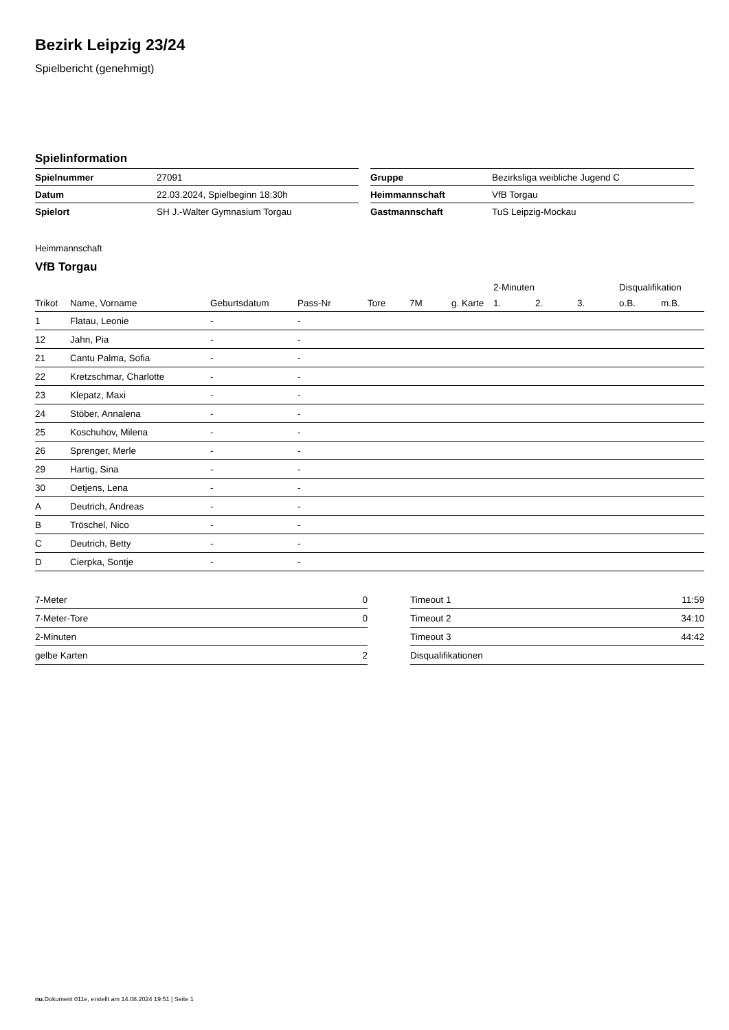Bezirk Leipzig 23/24
Spielbericht (genehmigt)
Spielinformation
| Spielnummer | 27091 |
| Datum | 22.03.2024, Spielbeginn 18:30h |
| Spielort | SH J.-Walter Gymnasium Torgau |
| Gruppe | Bezirksliga weibliche Jugend C |
| Heimmannschaft | VfB Torgau |
| Gastmannschaft | TuS Leipzig-Mockau |
Heimmannschaft
VfB Torgau
| | | | | | | | 2-Minuten | | | Disqualifikation | |
| --- | --- | --- | --- | --- | --- | --- | --- | --- | --- | --- | --- |
| Trikot | Name, Vorname | Geburtsdatum | Pass-Nr | Tore | 7M | g. Karte | 1. | 2. | 3. | o.B. | m.B. |
| 1 | Flatau, Leonie | - | - | | | | | | | | |
| 12 | Jahn, Pia | - | - | | | | | | | | |
| 21 | Cantu Palma, Sofia | - | - | | | | | | | | |
| 22 | Kretzschmar, Charlotte | - | - | | | | | | | | |
| 23 | Klepatz, Maxi | - | - | | | | | | | | |
| 24 | Stöber, Annalena | - | - | | | | | | | | |
| 25 | Koschuhov, Milena | - | - | | | | | | | | |
| 26 | Sprenger, Merle | - | - | | | | | | | | |
| 29 | Hartig, Sina | - | - | | | | | | | | |
| 30 | Oetjens, Lena | - | - | | | | | | | | |
| A | Deutrich, Andreas | - | - | | | | | | | | |
| B | Tröschel, Nico | - | - | | | | | | | | |
| C | Deutrich, Betty | - | - | | | | | | | | |
| D | Cierpka, Sontje | - | - | | | | | | | | |
| 7-Meter | 0 |
| 7-Meter-Tore | 0 |
| 2-Minuten | |
| gelbe Karten | 2 |
| Timeout 1 | 11:59 |
| Timeout 2 | 34:10 |
| Timeout 3 | 44:42 |
| Disqualifikationen | |
nu.Dokument 011e, erstellt am 14.08.2024 19:51 | Seite 1